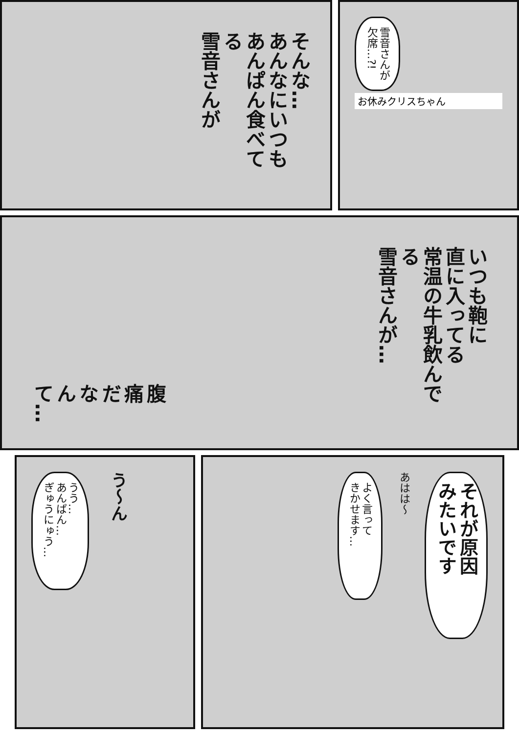そんな…
あんなにいつも
あんぱん食べてる
雪音さんが
雪音さんが
欠席…?!
お休みクリスちゃん
腹痛だ
なんて…
いつも鞄に
直に入ってる
常温の牛乳飲んでる
雪音さんが…
う〜ん
うう…
あんぱん…
ぎゅうにゅう…
それが原因
みたいです
あはは〜
よく言って
きかせます…